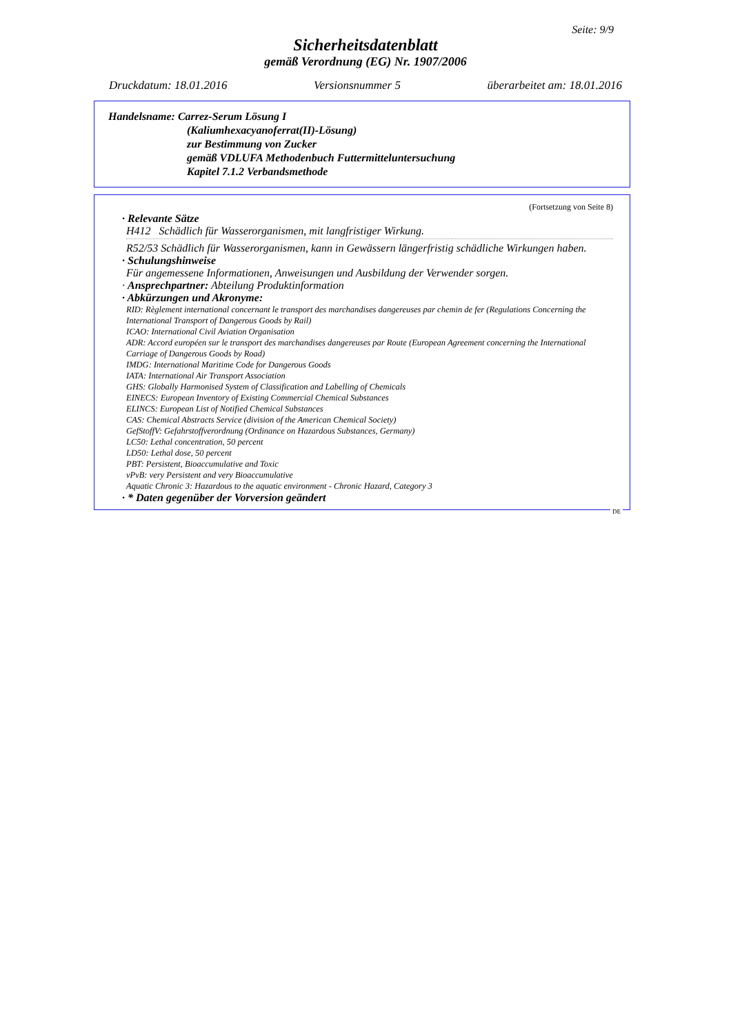Seite: 9/9
Sicherheitsdatenblatt
gemäß Verordnung (EG) Nr. 1907/2006
Druckdatum: 18.01.2016 Versionsnummer 5 überarbeitet am: 18.01.2016
Handelsname: Carrez-Serum Lösung I
(Kaliumhexacyanoferrat(II)-Lösung)
zur Bestimmung von Zucker
gemäß VDLUFA Methodenbuch Futtermitteluntersuchung
Kapitel 7.1.2 Verbandsmethode
(Fortsetzung von Seite 8)
· Relevante Sätze
H412 Schädlich für Wasserorganismen, mit langfristiger Wirkung.
R52/53 Schädlich für Wasserorganismen, kann in Gewässern längerfristig schädliche Wirkungen haben.
· Schulungshinweise
Für angemessene Informationen, Anweisungen und Ausbildung der Verwender sorgen.
· Ansprechpartner: Abteilung Produktinformation
· Abkürzungen und Akronyme:
RID: Règlement international concernant le transport des marchandises dangereuses par chemin de fer (Regulations Concerning the International Transport of Dangerous Goods by Rail)
ICAO: International Civil Aviation Organisation
ADR: Accord européen sur le transport des marchandises dangereuses par Route (European Agreement concerning the International Carriage of Dangerous Goods by Road)
IMDG: International Maritime Code for Dangerous Goods
IATA: International Air Transport Association
GHS: Globally Harmonised System of Classification and Labelling of Chemicals
EINECS: European Inventory of Existing Commercial Chemical Substances
ELINCS: European List of Notified Chemical Substances
CAS: Chemical Abstracts Service (division of the American Chemical Society)
GefStoffV: Gefahrstoffverordnung (Ordinance on Hazardous Substances, Germany)
LC50: Lethal concentration, 50 percent
LD50: Lethal dose, 50 percent
PBT: Persistent, Bioaccumulative and Toxic
vPvB: very Persistent and very Bioaccumulative
Aquatic Chronic 3: Hazardous to the aquatic environment - Chronic Hazard, Category 3
· * Daten gegenüber der Vorversion geändert
DE